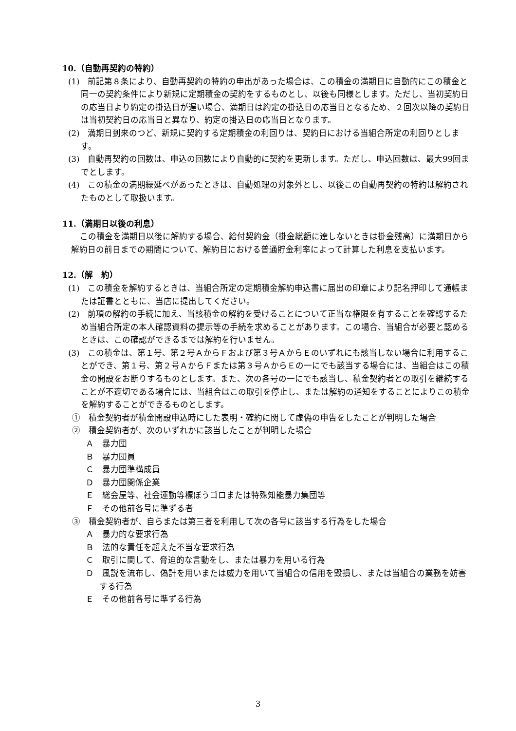10.（自動再契約の特約）
(1)　前記第８条により、自動再契約の特約の申出があった場合は、この積金の満期日に自動的にこの積金と同一の契約条件により新規に定期積金の契約をするものとし、以後も同様とします。ただし、当初契約日の応当日より約定の掛込日が遅い場合、満期日は約定の掛込日の応当日となるため、２回次以降の契約日は当初契約日の応当日と異なり、約定の掛込日の応当日となります。
(2)　満期日到来のつど、新規に契約する定期積金の利回りは、契約日における当組合所定の利回りとします。
(3)　自動再契約の回数は、申込の回数により自動的に契約を更新します。ただし、申込回数は、最大99回までとします。
(4)　この積金の満期繰延べがあったときは、自動処理の対象外とし、以後この自動再契約の特約は解約されたものとして取扱います。
11.（満期日以後の利息）
この積金を満期日以後に解約する場合、給付契約金（掛金総額に達しないときは掛金残高）に満期日から解約日の前日までの期間について、解約日における普通貯金利率によって計算した利息を支払います。
12.（解　約）
(1)　この積金を解約するときは、当組合所定の定期積金解約申込書に届出の印章により記名押印して通帳または証書とともに、当店に提出してください。
(2)　前項の解約の手続に加え、当該積金の解約を受けることについて正当な権限を有することを確認するため当組合所定の本人確認資料の提示等の手続を求めることがあります。この場合、当組合が必要と認めるときは、この確認ができるまでは解約を行いません。
(3)　この積金は、第１号、第２号ＡからＦおよび第３号ＡからＥのいずれにも該当しない場合に利用することができ、第１号、第２号ＡからＦまたは第３号ＡからＥの一にでも該当する場合には、当組合はこの積金の開設をお断りするものとします。また、次の各号の一にでも該当し、積金契約者との取引を継続することが不適切である場合には、当組合はこの取引を停止し、または解約の通知をすることによりこの積金を解約することができるものとします。
①　積金契約者が積金開設申込時にした表明・確約に関して虚偽の申告をしたことが判明した場合
②　積金契約者が、次のいずれかに該当したことが判明した場合
Ａ　暴力団
Ｂ　暴力団員
Ｃ　暴力団準構成員
Ｄ　暴力団関係企業
Ｅ　総会屋等、社会運動等標ぼうゴロまたは特殊知能暴力集団等
Ｆ　その他前各号に準ずる者
③　積金契約者が、自らまたは第三者を利用して次の各号に該当する行為をした場合
Ａ　暴力的な要求行為
Ｂ　法的な責任を超えた不当な要求行為
Ｃ　取引に関して、脅迫的な言動をし、または暴力を用いる行為
Ｄ　風説を流布し、偽計を用いまたは威力を用いて当組合の信用を毀損し、または当組合の業務を妨害する行為
Ｅ　その他前各号に準ずる行為
3